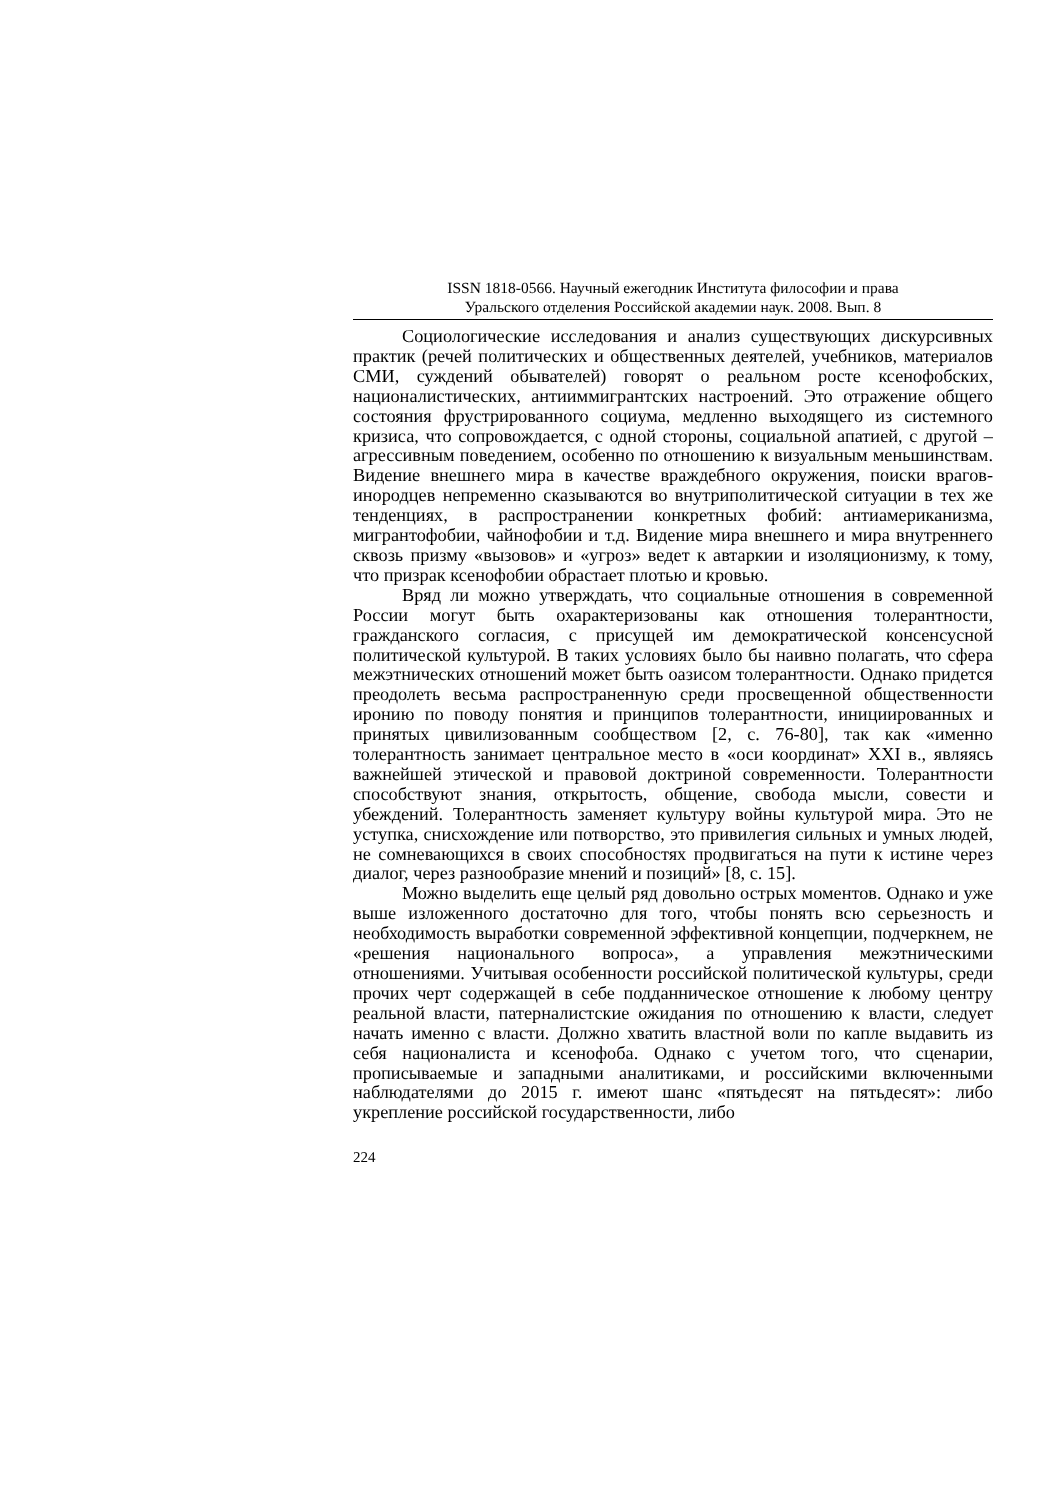ISSN 1818-0566. Научный ежегодник Института философии и права
Уральского отделения Российской академии наук. 2008. Вып. 8
Социологические исследования и анализ существующих дискурсивных практик (речей политических и общественных деятелей, учебников, материалов СМИ, суждений обывателей) говорят о реальном росте ксенофобских, националистических, антииммигрантских настроений. Это отражение общего состояния фрустрированного социума, медленно выходящего из системного кризиса, что сопровождается, с одной стороны, социальной апатией, с другой – агрессивным поведением, особенно по отношению к визуальным меньшинствам. Видение внешнего мира в качестве враждебного окружения, поиски врагов-инородцев непременно сказываются во внутриполитической ситуации в тех же тенденциях, в распространении конкретных фобий: антиамериканизма, мигрантофобии, чайнофобии и т.д. Видение мира внешнего и мира внутреннего сквозь призму «вызовов» и «угроз» ведет к автаркии и изоляционизму, к тому, что призрак ксенофобии обрастает плотью и кровью.
Вряд ли можно утверждать, что социальные отношения в современной России могут быть охарактеризованы как отношения толерантности, гражданского согласия, с присущей им демократической консенсусной политической культурой. В таких условиях было бы наивно полагать, что сфера межэтнических отношений может быть оазисом толерантности. Однако придется преодолеть весьма распространенную среди просвещенной общественности иронию по поводу понятия и принципов толерантности, инициированных и принятых цивилизованным сообществом [2, с. 76-80], так как «именно толерантность занимает центральное место в «оси координат» XXI в., являясь важнейшей этической и правовой доктриной современности. Толерантности способствуют знания, открытость, общение, свобода мысли, совести и убеждений. Толерантность заменяет культуру войны культурой мира. Это не уступка, снисхождение или потворство, это привилегия сильных и умных людей, не сомневающихся в своих способностях продвигаться на пути к истине через диалог, через разнообразие мнений и позиций» [8, с. 15].
Можно выделить еще целый ряд довольно острых моментов. Однако и уже выше изложенного достаточно для того, чтобы понять всю серьезность и необходимость выработки современной эффективной концепции, подчеркнем, не «решения национального вопроса», а управления межэтническими отношениями. Учитывая особенности российской политической культуры, среди прочих черт содержащей в себе подданническое отношение к любому центру реальной власти, патерналистские ожидания по отношению к власти, следует начать именно с власти. Должно хватить властной воли по капле выдавить из себя националиста и ксенофоба. Однако с учетом того, что сценарии, прописываемые и западными аналитиками, и российскими включенными наблюдателями до 2015 г. имеют шанс «пятьдесят на пятьдесят»: либо укрепление российской государственности, либо
224